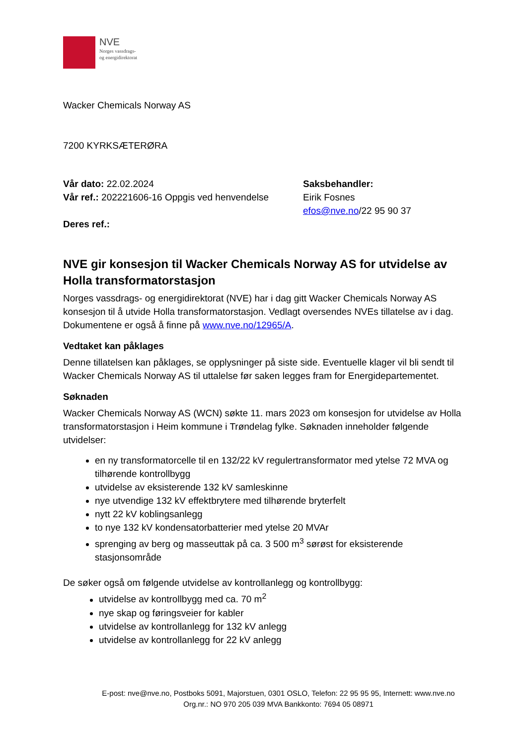NVE
Norges vassdrags-
og energidirektorat
Wacker Chemicals Norway AS
7200 KYRKSÆTERØRA
Vår dato: 22.02.2024
Vår ref.: 202221606-16 Oppgis ved henvendelse
Deres ref.:
Saksbehandler:
Eirik Fosnes
efos@nve.no/22 95 90 37
NVE gir konsesjon til Wacker Chemicals Norway AS for utvidelse av Holla transformatorstasjon
Norges vassdrags- og energidirektorat (NVE) har i dag gitt Wacker Chemicals Norway AS konsesjon til å utvide Holla transformatorstasjon. Vedlagt oversendes NVEs tillatelse av i dag. Dokumentene er også å finne på www.nve.no/12965/A.
Vedtaket kan påklages
Denne tillatelsen kan påklages, se opplysninger på siste side. Eventuelle klager vil bli sendt til Wacker Chemicals Norway AS til uttalelse før saken legges fram for Energidepartementet.
Søknaden
Wacker Chemicals Norway AS (WCN) søkte 11. mars 2023 om konsesjon for utvidelse av Holla transformatorstasjon i Heim kommune i Trøndelag fylke. Søknaden inneholder følgende utvidelser:
en ny transformatorcelle til en 132/22 kV regulertransformator med ytelse 72 MVA og tilhørende kontrollbygg
utvidelse av eksisterende 132 kV samleskinne
nye utvendige 132 kV effektbrytere med tilhørende bryterfelt
nytt 22 kV koblingsanlegg
to nye 132 kV kondensatorbatterier med ytelse 20 MVAr
sprenging av berg og masseuttak på ca. 3 500 m<sup>3</sup> sørøst for eksisterende stasjonsområde
De søker også om følgende utvidelse av kontrollanlegg og kontrollbygg:
utvidelse av kontrollbygg med ca. 70 m<sup>2</sup>
nye skap og føringsveier for kabler
utvidelse av kontrollanlegg for 132 kV anlegg
utvidelse av kontrollanlegg for 22 kV anlegg
E-post: nve@nve.no, Postboks 5091, Majorstuen, 0301 OSLO, Telefon: 22 95 95 95, Internett: www.nve.no
Org.nr.: NO 970 205 039 MVA Bankkonto: 7694 05 08971